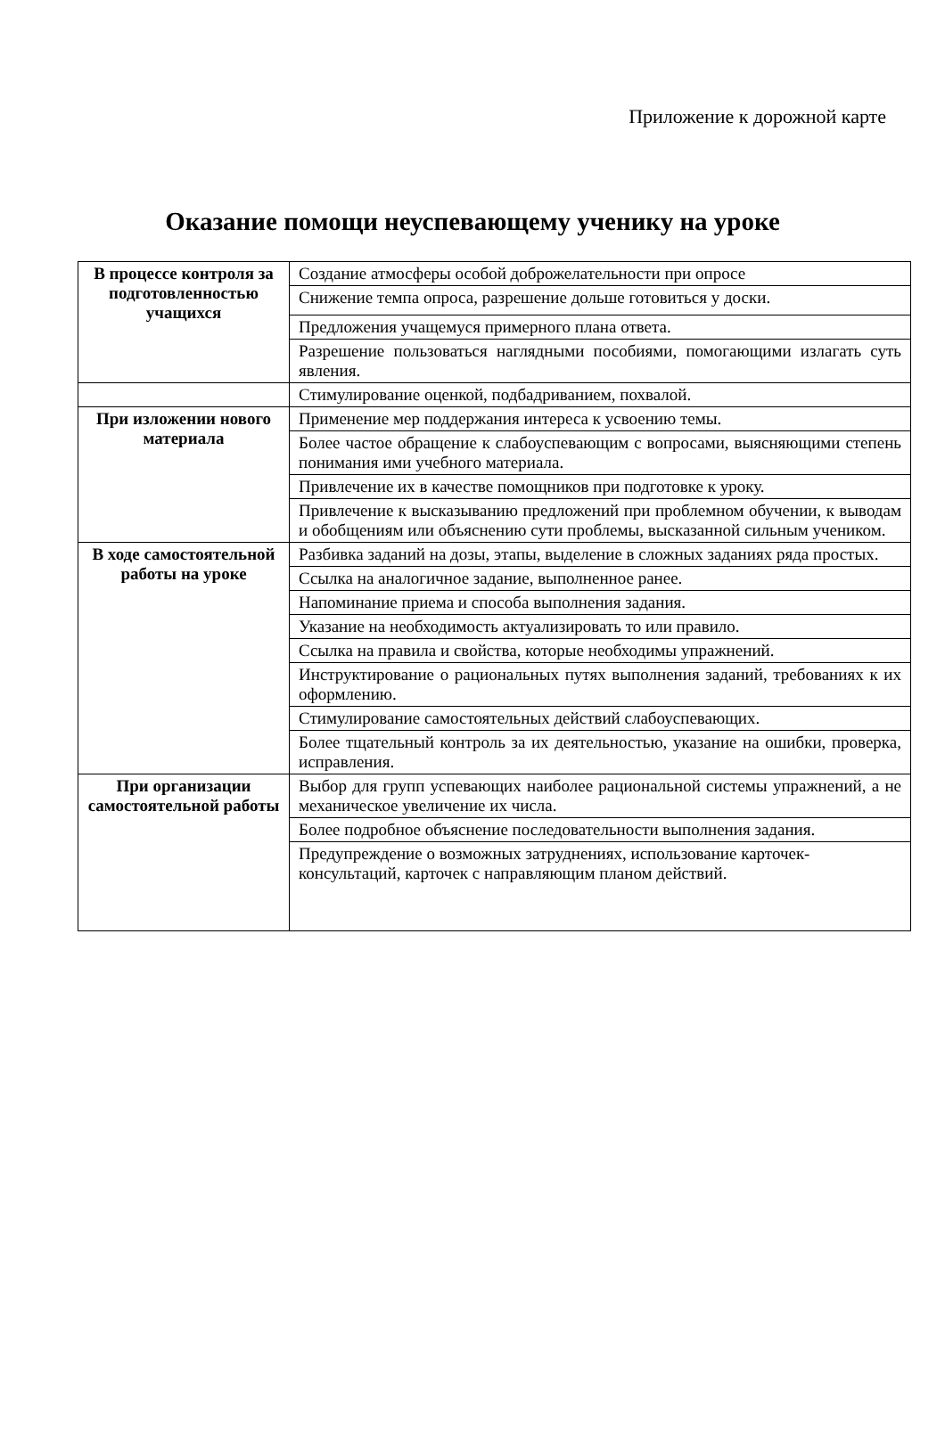Приложение к дорожной карте
Оказание помощи неуспевающему ученику на уроке
| В процессе контроля за подготовленностью учащихся | Создание атмосферы особой доброжелательности при опросе |
| | Снижение темпа опроса, разрешение дольше готовиться у доски. |
| | Предложения учащемуся примерного плана ответа. |
| | Разрешение пользоваться наглядными пособиями, помогающими излагать суть явления. |
| | Стимулирование оценкой, подбадриванием, похвалой. |
| При изложении нового материала | Применение мер поддержания интереса к усвоению темы. |
| | Более частое обращение к слабоуспевающим с вопросами, выясняющими степень понимания ими учебного материала. |
| | Привлечение их в качестве помощников при подготовке к уроку. |
| | Привлечение к высказыванию предложений при проблемном обучении, к выводам и обобщениям или объяснению сути проблемы, высказанной сильным учеником. |
| В ходе самостоятельной работы на уроке | Разбивка заданий на дозы, этапы, выделение в сложных заданиях ряда простых. |
| | Ссылка на аналогичное задание, выполненное ранее. |
| | Напоминание приема и способа выполнения задания. |
| | Указание на необходимость актуализировать то или правило. |
| | Ссылка на правила и свойства, которые необходимы упражнений. |
| | Инструктирование о рациональных путях выполнения заданий, требованиях к их оформлению. |
| | Стимулирование самостоятельных действий слабоуспевающих. |
| | Более тщательный контроль за их деятельностью, указание на ошибки, проверка, исправления. |
| При организации самостоятельной работы | Выбор для групп успевающих наиболее рациональной системы упражнений, а не механическое увеличение их числа. |
| | Более подробное объяснение последовательности выполнения задания. |
| | Предупреждение о возможных затруднениях, использование карточек-консультаций, карточек с направляющим планом действий. |